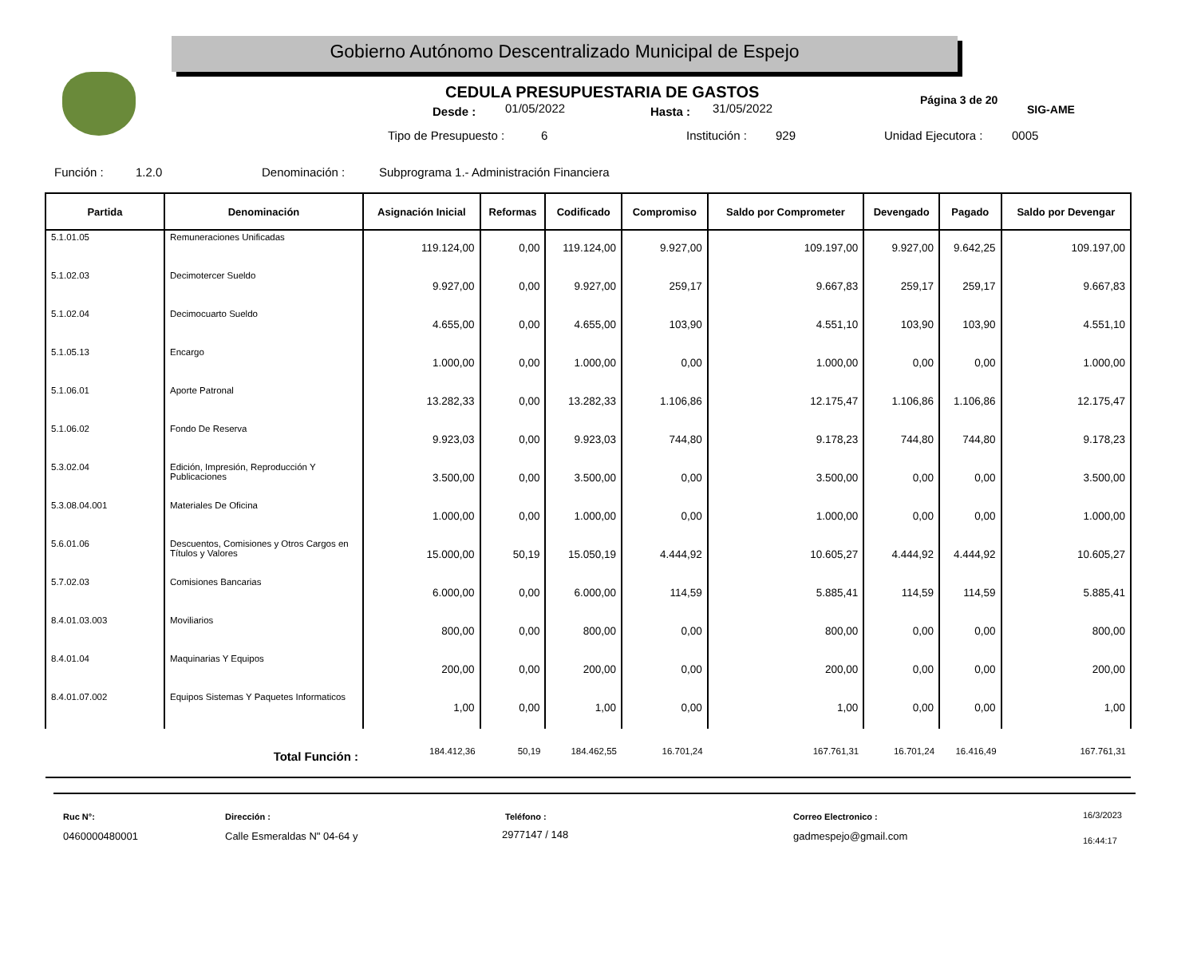Gobierno Autónomo Descentralizado Municipal de Espejo
SIG-AME
CEDULA PRESUPUESTARIA DE GASTOS
Desde : 01/05/2022 Hasta : 31/05/2022
Página 3 de 20
Tipo de Presupuesto : 6 Institución : 929 Unidad Ejecutora : 0005
Función : 1.2.0 Denominación : Subprograma 1.- Administración Financiera
| Partida | Denominación | Asignación Inicial | Reformas | Codificado | Compromiso | Saldo por Comprometer | Devengado | Pagado | Saldo por Devengar |
| --- | --- | --- | --- | --- | --- | --- | --- | --- | --- |
| 5.1.01.05 | Remuneraciones Unificadas | 119.124,00 | 0,00 | 119.124,00 | 9.927,00 | 109.197,00 | 9.927,00 | 9.642,25 | 109.197,00 |
| 5.1.02.03 | Decimotercer Sueldo | 9.927,00 | 0,00 | 9.927,00 | 259,17 | 9.667,83 | 259,17 | 259,17 | 9.667,83 |
| 5.1.02.04 | Decimocuarto Sueldo | 4.655,00 | 0,00 | 4.655,00 | 103,90 | 4.551,10 | 103,90 | 103,90 | 4.551,10 |
| 5.1.05.13 | Encargo | 1.000,00 | 0,00 | 1.000,00 | 0,00 | 1.000,00 | 0,00 | 0,00 | 1.000,00 |
| 5.1.06.01 | Aporte Patronal | 13.282,33 | 0,00 | 13.282,33 | 1.106,86 | 12.175,47 | 1.106,86 | 1.106,86 | 12.175,47 |
| 5.1.06.02 | Fondo De Reserva | 9.923,03 | 0,00 | 9.923,03 | 744,80 | 9.178,23 | 744,80 | 744,80 | 9.178,23 |
| 5.3.02.04 | Edición, Impresión, Reproducción Y Publicaciones | 3.500,00 | 0,00 | 3.500,00 | 0,00 | 3.500,00 | 0,00 | 0,00 | 3.500,00 |
| 5.3.08.04.001 | Materiales De Oficina | 1.000,00 | 0,00 | 1.000,00 | 0,00 | 1.000,00 | 0,00 | 0,00 | 1.000,00 |
| 5.6.01.06 | Descuentos, Comisiones y Otros Cargos en Títulos y Valores | 15.000,00 | 50,19 | 15.050,19 | 4.444,92 | 10.605,27 | 4.444,92 | 4.444,92 | 10.605,27 |
| 5.7.02.03 | Comisiones Bancarias | 6.000,00 | 0,00 | 6.000,00 | 114,59 | 5.885,41 | 114,59 | 114,59 | 5.885,41 |
| 8.4.01.03.003 | Moviliarios | 800,00 | 0,00 | 800,00 | 0,00 | 800,00 | 0,00 | 0,00 | 800,00 |
| 8.4.01.04 | Maquinarias Y Equipos | 200,00 | 0,00 | 200,00 | 0,00 | 200,00 | 0,00 | 0,00 | 200,00 |
| 8.4.01.07.002 | Equipos Sistemas Y Paquetes Informaticos | 1,00 | 0,00 | 1,00 | 0,00 | 1,00 | 0,00 | 0,00 | 1,00 |
| | Total Función : | 184.412,36 | 50,19 | 184.462,55 | 16.701,24 | 167.761,31 | 16.701,24 | 16.416,49 | 167.761,31 |
Ruc N°:
0460000480001
Dirección :
Calle Esmeraldas N" 04-64 y
Teléfono :
2977147 / 148
Correo Electronico :
gadmespejo@gmail.com
16/3/2023
16:44:17